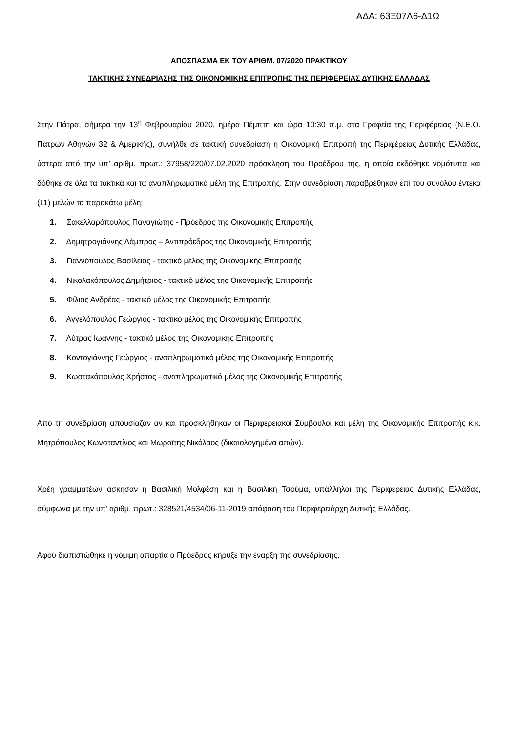ΑΔΑ: 63Ξ07Λ6-Δ1Ω
ΑΠΟΣΠΑΣΜΑ ΕΚ ΤΟΥ ΑΡΙΘΜ. 07/2020 ΠΡΑΚΤΙΚΟΥ
ΤΑΚΤΙΚΗΣ ΣΥΝΕΔΡΙΑΣΗΣ ΤΗΣ ΟΙΚΟΝΟΜΙΚΗΣ ΕΠΙΤΡΟΠΗΣ ΤΗΣ ΠΕΡΙΦΕΡΕΙΑΣ ΔΥΤΙΚΗΣ ΕΛΛΑΔΑΣ
Στην Πάτρα, σήμερα την 13<sup>η</sup> Φεβρουαρίου 2020, ημέρα Πέμπτη και ώρα 10:30 π.μ. στα Γραφεία της Περιφέρειας (Ν.Ε.Ο. Πατρών Αθηνών 32 & Αμερικής), συνήλθε σε τακτική συνεδρίαση η Οικονομική Επιτροπή της Περιφέρειας Δυτικής Ελλάδας, ύστερα από την υπ’ αριθμ. πρωτ.: 37958/220/07.02.2020 πρόσκληση του Προέδρου της, η οποία εκδόθηκε νομότυπα και δόθηκε σε όλα τα τακτικά και τα αναπληρωματικά μέλη της Επιτροπής. Στην συνεδρίαση παραβρέθηκαν επί του συνόλου έντεκα (11) μελών τα παρακάτω μέλη:
1. Σακελλαρόπουλος Παναγιώτης - Πρόεδρος της Οικονομικής Επιτροπής
2. Δημητρογιάννης Λάμπρος – Αντιπρόεδρος της Οικονομικής Επιτροπής
3. Γιαννόπουλος Βασίλειος - τακτικό μέλος της Οικονομικής Επιτροπής
4. Νικολακόπουλος Δημήτριος - τακτικό μέλος της Οικονομικής Επιτροπής
5. Φίλιας Ανδρέας - τακτικό μέλος της Οικονομικής Επιτροπής
6. Αγγελόπουλος Γεώργιος - τακτικό μέλος της Οικονομικής Επιτροπής
7. Λύτρας Ιωάννης - τακτικό μέλος της Οικονομικής Επιτροπής
8. Κοντογιάννης Γεώργιος - αναπληρωματικό μέλος της Οικονομικής Επιτροπής
9. Κωστακόπουλος Χρήστος - αναπληρωματικό μέλος της Οικονομικής Επιτροπής
Από τη συνεδρίαση απουσίαζαν αν και προσκλήθηκαν οι Περιφερειακοί Σύμβουλοι και μέλη της Οικονομικής Επιτροπής κ.κ. Μητρόπουλος Κωνσταντίνος και Μωραϊτης Νικόλαος (δικαιολογημένα απών).
Χρέη γραμματέων άσκησαν η Βασιλική Μολφέση και η Βασιλική Τσούμα, υπάλληλοι της Περιφέρειας Δυτικής Ελλάδας, σύμφωνα με την υπ’ αριθμ. πρωτ.: 328521/4534/06-11-2019 απόφαση του Περιφερειάρχη Δυτικής Ελλάδας.
Αφού διαπιστώθηκε η νόμιμη απαρτία ο Πρόεδρος κήρυξε την έναρξη της συνεδρίασης.